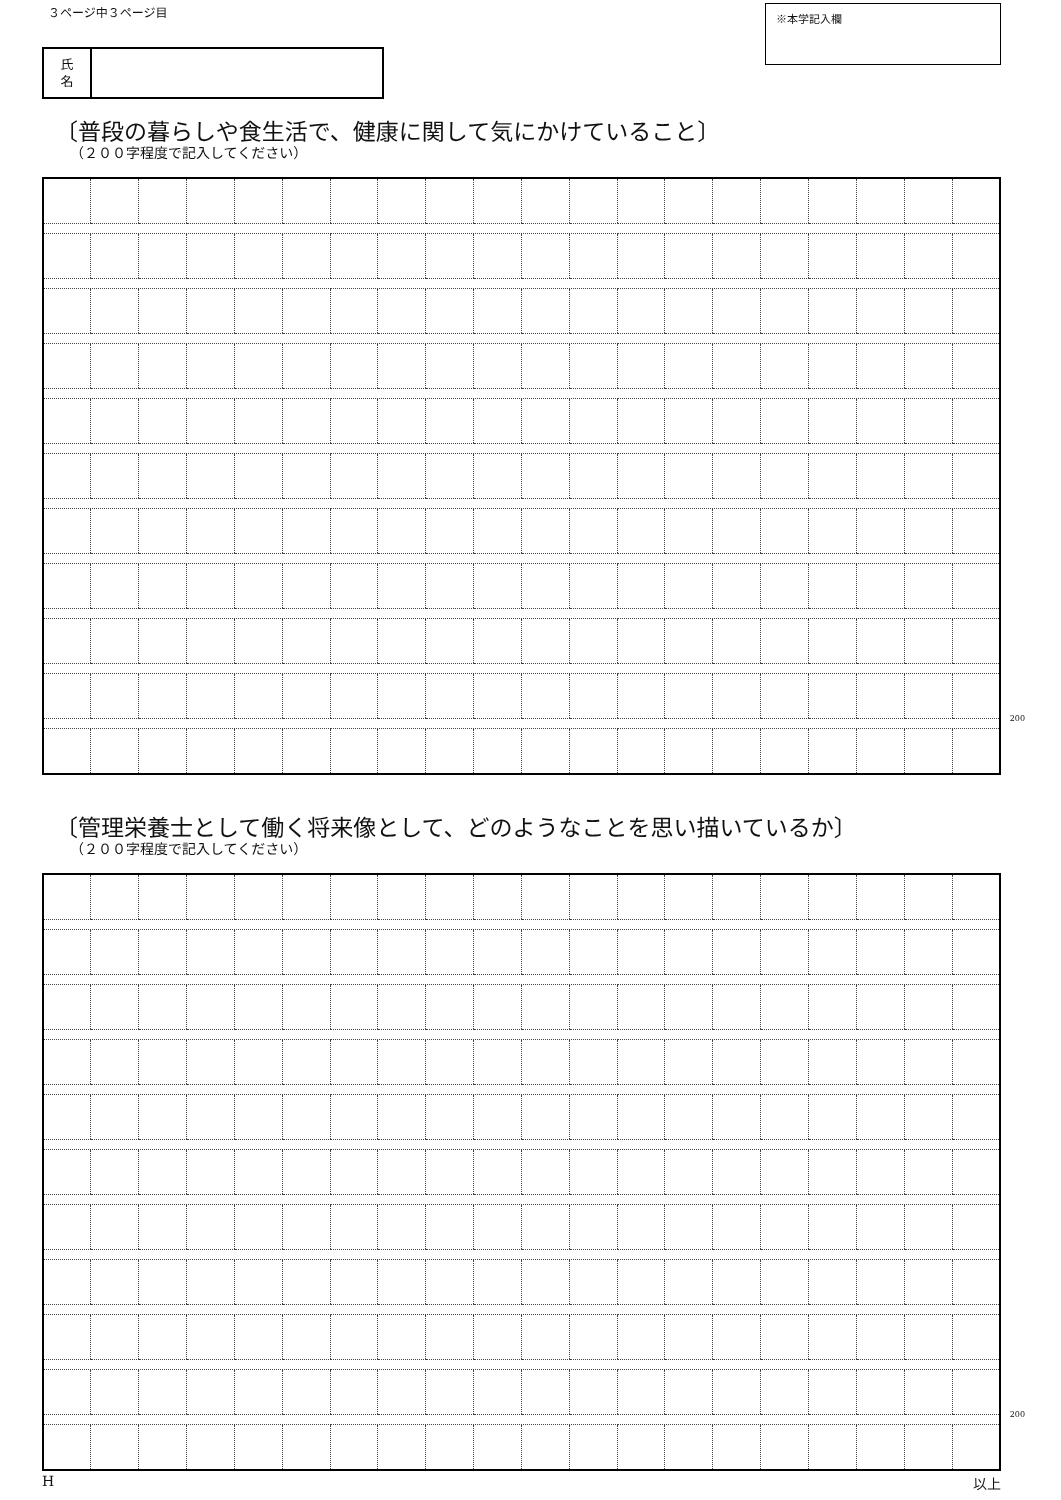３ページ中３ページ目
※本学記入欄
| 氏 名 | |
〔普段の暮らしや食生活で、健康に関して気にかけていること〕
（２００字程度で記入してください）
200
〔管理栄養士として働く将来像として、どのようなことを思い描いているか〕
（２００字程度で記入してください）
200
H以上